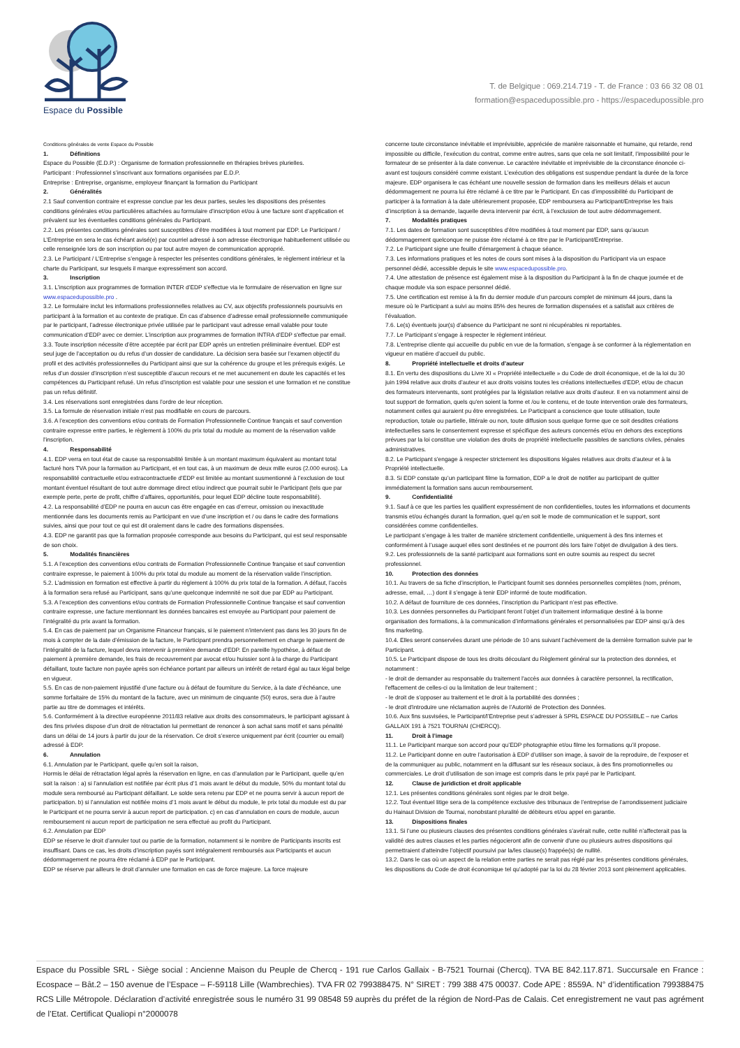Espace du Possible
T. de Belgique : 069.214.719 - T. de France : 03 66 32 08 01
formation@espacedupossible.pro - https://espacedupossible.pro
Conditions générales de vente Espace du Possible
1. Définitions
Espace du Possible (E.D.P.) : Organisme de formation professionnelle en thérapies brèves plurielles.
Participant : Professionnel s’inscrivant aux formations organisées par E.D.P.
Entreprise : Entreprise, organisme, employeur finançant la formation du Participant
2. Généralités
2.1 Sauf convention contraire et expresse conclue par les deux parties, seules les dispositions des présentes conditions générales et/ou particulières attachées au formulaire d’inscription et/ou à une facture sont d’application et prévalent sur les éventuelles conditions générales du Participant.
2.2. Les présentes conditions générales sont susceptibles d’être modifiées à tout moment par EDP. Le Participant / L’Entreprise en sera le cas échéant avisé(e) par courriel adressé à son adresse électronique habituellement utilisée ou celle renseignée lors de son inscription ou par tout autre moyen de communication approprié.
2.3. Le Participant / L’Entreprise s’engage à respecter les présentes conditions générales, le règlement intérieur et la charte du Participant, sur lesquels il marque expressément son accord.
3. Inscription
3.1. L’inscription aux programmes de formation INTER d’EDP s'effectue via le formulaire de réservation en ligne sur www.espacedupossible.pro .
3.2. Le formulaire inclut les informations professionnelles relatives au CV, aux objectifs professionnels poursuivis en participant à la formation et au contexte de pratique. En cas d’absence d’adresse email professionnelle communiquée par le participant, l’adresse électronique privée utilisée par le participant vaut adresse email valable pour toute communication d’EDP avec ce dernier. L’inscription aux programmes de formation INTRA d’EDP s'effectue par email.
3.3. Toute inscription nécessite d’être acceptée par écrit par EDP après un entretien préliminaire éventuel. EDP est seul juge de l’acceptation ou du refus d’un dossier de candidature. La décision sera basée sur l’examen objectif du profil et des activités professionnelles du Participant ainsi que sur la cohérence du groupe et les prérequis exigés. Le refus d’un dossier d’inscription n’est susceptible d’aucun recours et ne met aucunement en doute les capacités et les compétences du Participant refusé. Un refus d’inscription est valable pour une session et une formation et ne constitue pas un refus définitif.
3.4. Les réservations sont enregistrées dans l’ordre de leur réception.
3.5. La formule de réservation initiale n’est pas modifiable en cours de parcours.
3.6. A l’exception des conventions et/ou contrats de Formation Professionnelle Continue français et sauf convention contraire expresse entre parties, le règlement à 100% du prix total du module au moment de la réservation valide l'inscription.
4. Responsabilité
4.1. EDP verra en tout état de cause sa responsabilité limitée à un montant maximum équivalent au montant total facturé hors TVA pour la formation au Participant, et en tout cas, à un maximum de deux mille euros (2.000 euros). La responsabilité contractuelle et/ou extracontractuelle d’EDP est limitée au montant susmentionné à l’exclusion de tout montant éventuel résultant de tout autre dommage direct et/ou indirect que pourrait subir le Participant (tels que par exemple perte, perte de profit, chiffre d’affaires, opportunités, pour lequel EDP décline toute responsabilité).
4.2. La responsabilité d’EDP ne pourra en aucun cas être engagée en cas d’erreur, omission ou inexactitude mentionnée dans les documents remis au Participant en vue d’une inscription et / ou dans le cadre des formations suivies, ainsi que pour tout ce qui est dit oralement dans le cadre des formations dispensées.
4.3. EDP ne garantit pas que la formation proposée corresponde aux besoins du Participant, qui est seul responsable de son choix.
5. Modalités financières
5.1. A l’exception des conventions et/ou contrats de Formation Professionnelle Continue française et sauf convention contraire expresse, le paiement à 100% du prix total du module au moment de la réservation valide l’inscription.
5.2. L’admission en formation est effective à partir du règlement à 100% du prix total de la formation. A défaut, l’accès à la formation sera refusé au Participant, sans qu’une quelconque indemnité ne soit due par EDP au Participant.
5.3. A l’exception des conventions et/ou contrats de Formation Professionnelle Continue française et sauf convention contraire expresse, une facture mentionnant les données bancaires est envoyée au Participant pour paiement de l’intégralité du prix avant la formation.
5.4. En cas de paiement par un Organisme Financeur français, si le paiement n’intervient pas dans les 30 jours fin de mois à compter de la date d’émission de la facture, le Participant prendra personnellement en charge le paiement de l’intégralité de la facture, lequel devra intervenir à première demande d’EDP. En pareille hypothèse, à défaut de paiement à première demande, les frais de recouvrement par avocat et/ou huissier sont à la charge du Participant défaillant, toute facture non payée après son échéance portant par ailleurs un intérêt de retard égal au taux légal belge en vigueur.
5.5. En cas de non-paiement injustifié d’une facture ou à défaut de fourniture du Service, à la date d’échéance, une somme forfaitaire de 15% du montant de la facture, avec un minimum de cinquante (50) euros, sera due à l’autre partie au titre de dommages et intérêts.
5.6. Conformément à la directive européenne 2011/83 relative aux droits des consommateurs, le participant agissant à des fins privées dispose d’un droit de rétractation lui permettant de renoncer à son achat sans motif et sans pénalité dans un délai de 14 jours à partir du jour de la réservation. Ce droit s’exerce uniquement par écrit (courrier ou email) adressé à EDP.
6. Annulation
6.1. Annulation par le Participant, quelle qu’en soit la raison,
Hormis le délai de rétractation légal après la réservation en ligne, en cas d’annulation par le Participant, quelle qu’en soit la raison : a) si l’annulation est notifiée par écrit plus d’1 mois avant le début du module, 50% du montant total du module sera remboursé au Participant défaillant. Le solde sera retenu par EDP et ne pourra servir à aucun report de participation. b) si l’annulation est notifiée moins d’1 mois avant le début du module, le prix total du module est du par le Participant et ne pourra servir à aucun report de participation. c) en cas d’annulation en cours de module, aucun remboursement ni aucun report de participation ne sera effectué au profit du Participant.
6.2. Annulation par EDP
EDP se réserve le droit d’annuler tout ou partie de la formation, notamment si le nombre de Participants inscrits est insuffisant. Dans ce cas, les droits d’inscription payés sont intégralement remboursés aux Participants et aucun dédommagement ne pourra être réclamé à EDP par le Participant.
EDP se réserve par ailleurs le droit d’annuler une formation en cas de force majeure. La force majeure
concerne toute circonstance inévitable et imprévisible, appréciée de manière raisonnable et humaine, qui retarde, rend impossible ou difficile, l’exécution du contrat, comme entre autres, sans que cela ne soit limitatif, l’impossibilité pour le formateur de se présenter à la date convenue. Le caractère inévitable et imprévisible de la circonstance énoncée ci-avant est toujours considéré comme existant. L’exécution des obligations est suspendue pendant la durée de la force majeure. EDP organisera le cas échéant une nouvelle session de formation dans les meilleurs délais et aucun dédommagement ne pourra lui être réclamé à ce titre par le Participant. En cas d’impossibilité du Participant de participer à la formation à la date ultérieurement proposée, EDP remboursera au Participant/Entreprise les frais d’inscription à sa demande, laquelle devra intervenir par écrit, à l’exclusion de tout autre dédommagement.
7. Modalités pratiques
7.1. Les dates de formation sont susceptibles d’être modifiées à tout moment par EDP, sans qu’aucun dédommagement quelconque ne puisse être réclamé à ce titre par le Participant/Entreprise.
7.2. Le Participant signe une feuille d'émargement à chaque séance.
7.3. Les informations pratiques et les notes de cours sont mises à la disposition du Participant via un espace personnel dédié, accessible depuis le site www.espacedupossible.pro.
7.4. Une attestation de présence est également mise à la disposition du Participant à la fin de chaque journée et de chaque module via son espace personnel dédié.
7.5. Une certification est remise à la fin du dernier module d’un parcours complet de minimum 44 jours, dans la mesure où le Participant a suivi au moins 85% des heures de formation dispensées et a satisfait aux critères de l’évaluation.
7.6. Le(s) éventuels jour(s) d’absence du Participant ne sont ni récupérables ni reportables.
7.7. Le Participant s’engage à respecter le règlement intérieur.
7.8. L’entreprise cliente qui accueille du public en vue de la formation, s’engage à se conformer à la réglementation en vigueur en matière d’accueil du public.
8. Propriété intellectuelle et droits d'auteur
8.1. En vertu des dispositions du Livre XI « Propriété intellectuelle » du Code de droit économique, et de la loi du 30 juin 1994 relative aux droits d’auteur et aux droits voisins toutes les créations intellectuelles d’EDP, et/ou de chacun des formateurs intervenants, sont protégées par la législation relative aux droits d’auteur. Il en va notamment ainsi de tout support de formation, quels qu'en soient la forme et /ou le contenu, et de toute intervention orale des formateurs, notamment celles qui auraient pu être enregistrées. Le Participant a conscience que toute utilisation, toute reproduction, totale ou partielle, littérale ou non, toute diffusion sous quelque forme que ce soit desdites créations intellectuelles sans le consentement expresse et spécifique des auteurs concernés et/ou en dehors des exceptions prévues par la loi constitue une violation des droits de propriété intellectuelle passibles de sanctions civiles, pénales administratives.
8.2. Le Participant s'engage à respecter strictement les dispositions légales relatives aux droits d’auteur et à la Propriété intellectuelle.
8.3. Si EDP constate qu’un participant filme la formation, EDP a le droit de notifier au participant de quitter immédiatement la formation sans aucun remboursement.
9. Confidentialité
9.1. Sauf à ce que les parties les qualifient expressément de non confidentielles, toutes les informations et documents transmis et/ou échangés durant la formation, quel qu’en soit le mode de communication et le support, sont considérées comme confidentielles.
Le participant s’engage à les traiter de manière strictement confidentielle, uniquement à des fins internes et conformément à l’usage auquel elles sont destinées et ne pourront dès lors faire l’objet de divulgation à des tiers.
9.2. Les professionnels de la santé participant aux formations sont en outre soumis au respect du secret professionnel.
10. Protection des données
10.1. Au travers de sa fiche d’inscription, le Participant fournit ses données personnelles complètes (nom, prénom, adresse, email, …) dont il s’engage à tenir EDP informé de toute modification.
10.2. A défaut de fourniture de ces données, l’inscription du Participant n’est pas effective.
10.3. Les données personnelles du Participant feront l’objet d’un traitement informatique destiné à la bonne organisation des formations, à la communication d’informations générales et personnalisées par EDP ainsi qu’à des fins marketing.
10.4. Elles seront conservées durant une période de 10 ans suivant l’achèvement de la dernière formation suivie par le Participant.
10.5. Le Participant dispose de tous les droits découlant du Règlement général sur la protection des données, et notamment :
- le droit de demander au responsable du traitement l'accès aux données à caractère personnel, la rectification, l'effacement de celles-ci ou la limitation de leur traitement ;
- le droit de s'opposer au traitement et le droit à la portabilité des données ;
- le droit d'introduire une réclamation auprès de l’Autorité de Protection des Données.
10.6. Aux fins susvisées, le Participant/l’Entreprise peut s’adresser à SPRL ESPACE DU POSSIBLE – rue Carlos GALLAIX 191 à 7521 TOURNAI (CHERCQ).
11. Droit à l’image
11.1. Le Participant marque son accord pour qu’EDP photographie et/ou filme les formations qu’il propose.
11.2. Le Participant donne en outre l’autorisation à EDP d’utiliser son image, à savoir de la reproduire, de l’exposer et de la communiquer au public, notamment en la diffusant sur les réseaux sociaux, à des fins promotionnelles ou commerciales. Le droit d’utilisation de son image est compris dans le prix payé par le Participant.
12. Clause de juridiction et droit applicable
12.1. Les présentes conditions générales sont régies par le droit belge.
12.2. Tout éventuel litige sera de la compétence exclusive des tribunaux de l’entreprise de l’arrondissement judiciaire du Hainaut Division de Tournai, nonobstant pluralité de débiteurs et/ou appel en garantie.
13. Dispositions finales
13.1. Si l’une ou plusieurs clauses des présentes conditions générales s’avérait nulle, cette nullité n’affecterait pas la validité des autres clauses et les parties négocieront afin de convenir d'une ou plusieurs autres dispositions qui permettraient d'atteindre l'objectif poursuivi par la/les clause(s) frappée(s) de nullité.
13.2. Dans le cas où un aspect de la relation entre parties ne serait pas réglé par les présentes conditions générales, les dispositions du Code de droit économique tel qu’adopté par la loi du 28 février 2013 sont pleinement applicables.
Espace du Possible SRL - Siège social : Ancienne Maison du Peuple de Chercq - 191 rue Carlos Gallaix - B-7521 Tournai (Chercq). TVA BE 842.117.871. Succursale en France : Ecospace – Bât.2 – 150 avenue de l’Espace – F-59118 Lille (Wambrechies). TVA FR 02 799388475. N° SIRET : 799 388 475 00037. Code APE : 8559A. N° d’identification 799388475 RCS Lille Métropole. Déclaration d’activité enregistrée sous le numéro 31 99 08548 59 auprès du préfet de la région de Nord-Pas de Calais. Cet enregistrement ne vaut pas agrément de l’Etat. Certificat Qualiopi n°2000078